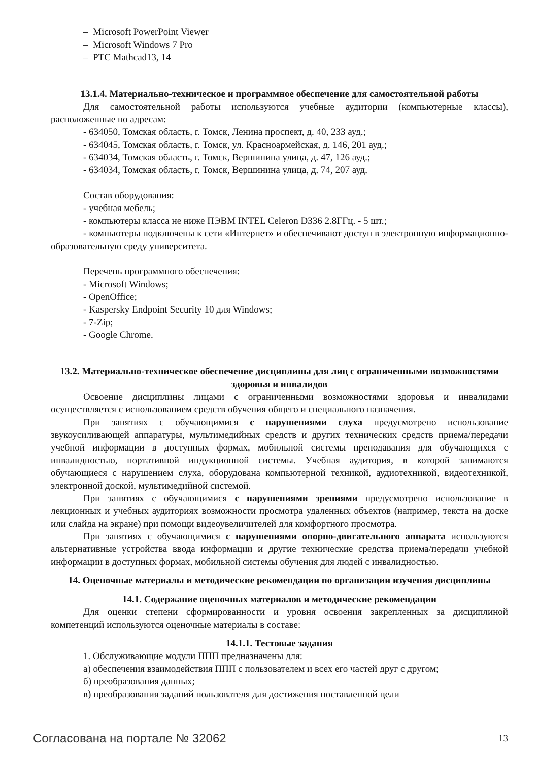– Microsoft PowerPoint Viewer
– Microsoft Windows 7 Pro
– PTC Mathcad13, 14
13.1.4. Материально-техническое и программное обеспечение для самостоятельной работы
Для самостоятельной работы используются учебные аудитории (компьютерные классы), расположенные по адресам:
- 634050, Томская область, г. Томск, Ленина проспект, д. 40, 233 ауд.;
- 634045, Томская область, г. Томск, ул. Красноармейская, д. 146, 201 ауд.;
- 634034, Томская область, г. Томск, Вершинина улица, д. 47, 126 ауд.;
- 634034, Томская область, г. Томск, Вершинина улица, д. 74, 207 ауд.
Состав оборудования:
- учебная мебель;
- компьютеры класса не ниже ПЭВМ INTEL Celeron D336 2.8ГГц. - 5 шт.;
- компьютеры подключены к сети «Интернет» и обеспечивают доступ в электронную информационно-образовательную среду университета.
Перечень программного обеспечения:
- Microsoft Windows;
- OpenOffice;
- Kaspersky Endpoint Security 10 для Windows;
- 7-Zip;
- Google Chrome.
13.2. Материально-техническое обеспечение дисциплины для лиц с ограниченными возможностями здоровья и инвалидов
Освоение дисциплины лицами с ограниченными возможностями здоровья и инвалидами осуществляется с использованием средств обучения общего и специального назначения.
При занятиях с обучающимися с нарушениями слуха предусмотрено использование звукоусиливающей аппаратуры, мультимедийных средств и других технических средств приема/передачи учебной информации в доступных формах, мобильной системы преподавания для обучающихся с инвалидностью, портативной индукционной системы. Учебная аудитория, в которой занимаются обучающиеся с нарушением слуха, оборудована компьютерной техникой, аудиотехникой, видеотехникой, электронной доской, мультимедийной системой.
При занятиях с обучающимися с нарушениями зрениями предусмотрено использование в лекционных и учебных аудиториях возможности просмотра удаленных объектов (например, текста на доске или слайда на экране) при помощи видеоувеличителей для комфортного просмотра.
При занятиях с обучающимися с нарушениями опорно-двигательного аппарата используются альтернативные устройства ввода информации и другие технические средства приема/передачи учебной информации в доступных формах, мобильной системы обучения для людей с инвалидностью.
14. Оценочные материалы и методические рекомендации по организации изучения дисциплины
14.1. Содержание оценочных материалов и методические рекомендации
Для оценки степени сформированности и уровня освоения закрепленных за дисциплиной компетенций используются оценочные материалы в составе:
14.1.1. Тестовые задания
1. Обслуживающие модули ППП предназначены для:
а) обеспечения взаимодействия ППП с пользователем и всех его частей друг с другом;
б) преобразования данных;
в) преобразования заданий пользователя для достижения поставленной цели
Согласована на портале № 32062 13